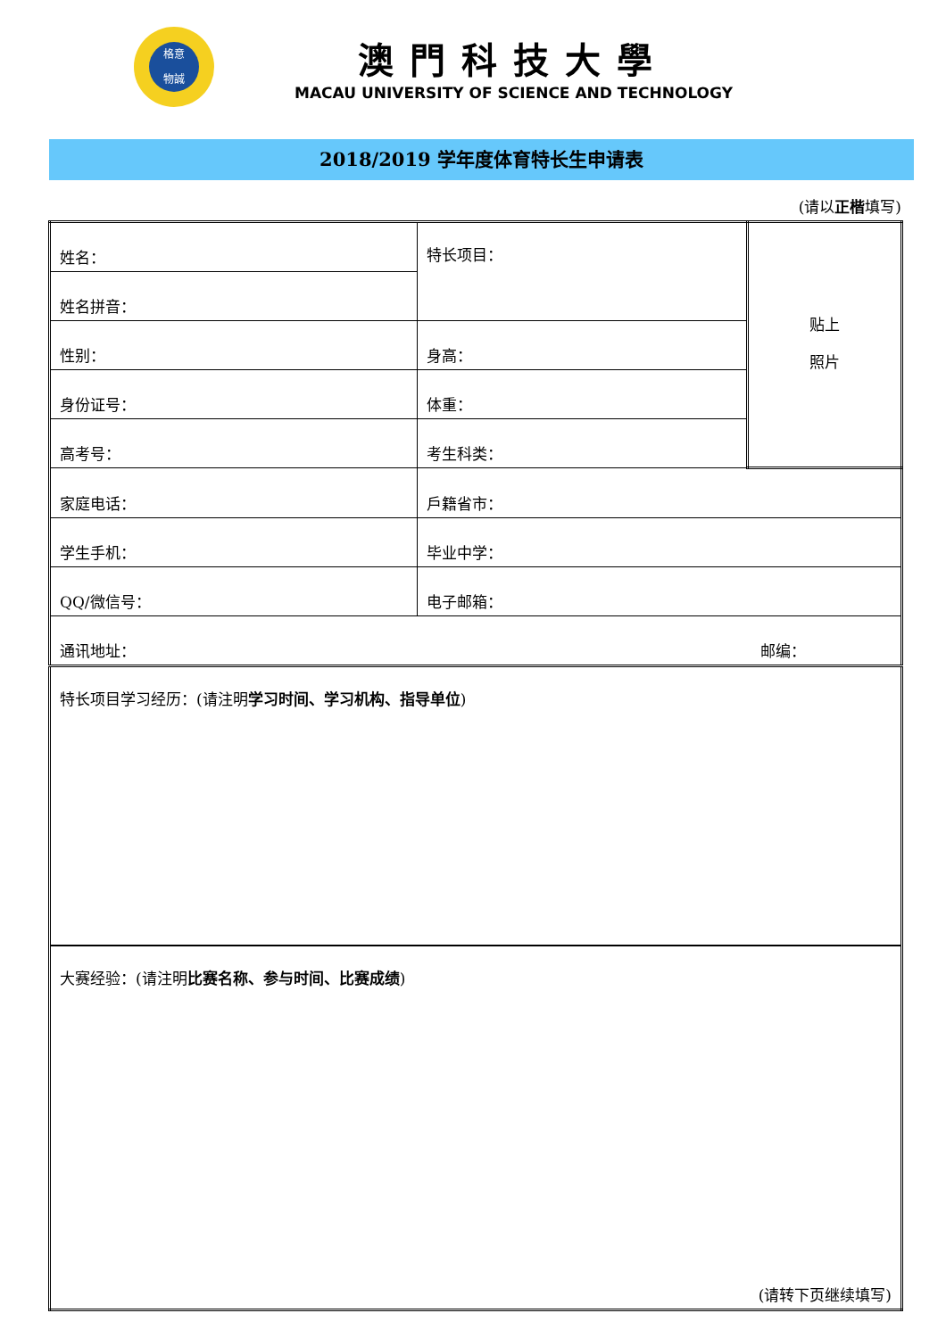格意
物誠
澳門科技大學
MACAU UNIVERSITY OF SCIENCE AND TECHNOLOGY
2018/2019 学年度体育特长生申请表
(请以正楷填写)
| 姓名： | 特长项目： | 贴上 照片 |
| 姓名拼音： | | |
| 性别： | 身高： | |
| 身份证号： | 体重： | |
| 高考号： | 考生科类： | |
| 家庭电话： | 戶籍省市： | |
| 学生手机： | 毕业中学： | |
| QQ/微信号： | 电子邮箱： | |
| 通讯地址： 邮编： | | |
| 特长项目学习经历：(请注明 学习时间、学习机构、指导单位 ) | | |
| 大赛经验：(请注明 比赛名称、参与时间、比赛成绩 ) (请转下页继续填写) | | |